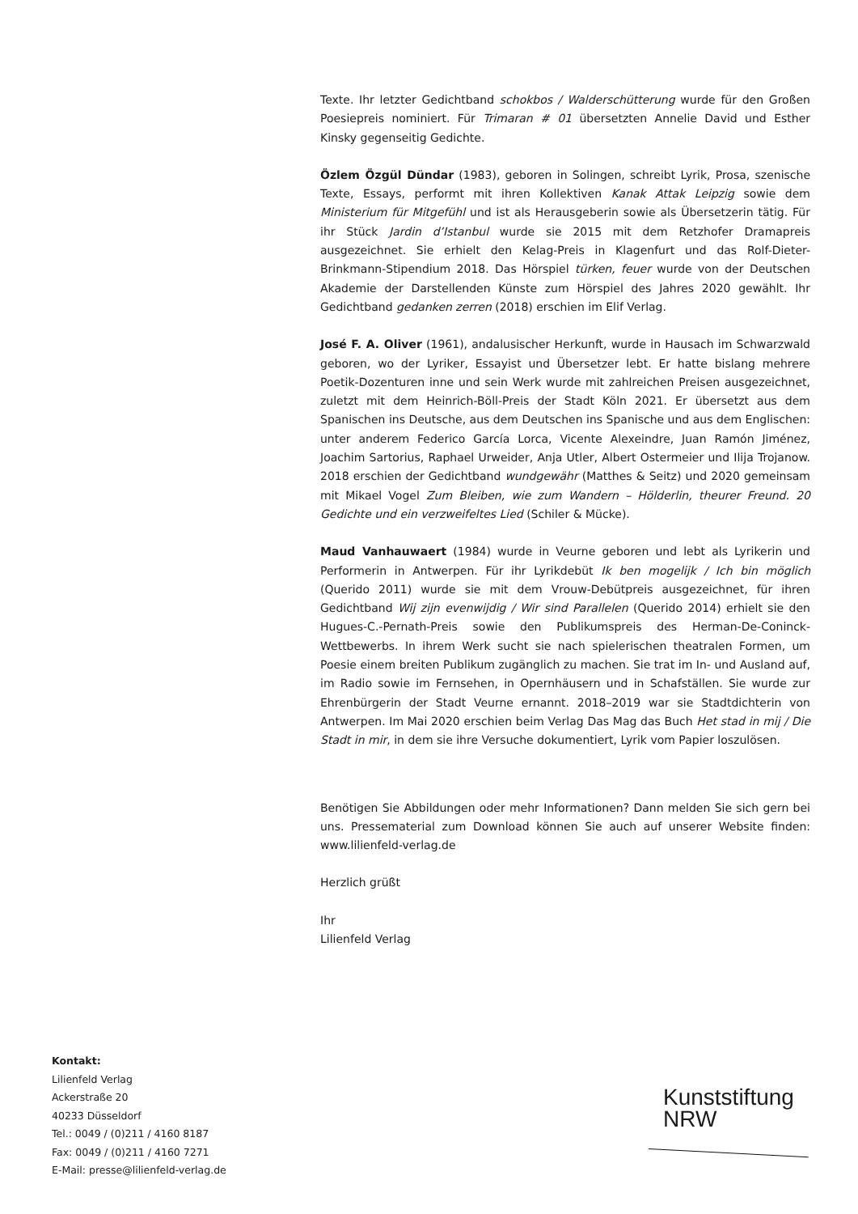Texte. Ihr letzter Gedichtband schokbos / Walderschütterung wurde für den Großen Poesiepreis nominiert. Für Trimaran # 01 übersetzten Annelie David und Esther Kinsky gegenseitig Gedichte.
Özlem Özgül Dündar (1983), geboren in Solingen, schreibt Lyrik, Prosa, szenische Texte, Essays, performt mit ihren Kollektiven Kanak Attak Leipzig sowie dem Ministerium für Mitgefühl und ist als Herausgeberin sowie als Übersetzerin tätig. Für ihr Stück Jardin d’Istanbul wurde sie 2015 mit dem Retzhofer Dramapreis ausgezeichnet. Sie erhielt den Kelag-Preis in Klagenfurt und das Rolf-Dieter-Brinkmann-Stipendium 2018. Das Hörspiel türken, feuer wurde von der Deutschen Akademie der Darstellenden Künste zum Hörspiel des Jahres 2020 gewählt. Ihr Gedichtband gedanken zerren (2018) erschien im Elif Verlag.
José F. A. Oliver (1961), andalusischer Herkunft, wurde in Hausach im Schwarzwald geboren, wo der Lyriker, Essayist und Übersetzer lebt. Er hatte bislang mehrere Poetik-Dozenturen inne und sein Werk wurde mit zahlreichen Preisen ausgezeichnet, zuletzt mit dem Heinrich-Böll-Preis der Stadt Köln 2021. Er übersetzt aus dem Spanischen ins Deutsche, aus dem Deutschen ins Spanische und aus dem Englischen: unter anderem Federico García Lorca, Vicente Alexeindre, Juan Ramón Jiménez, Joachim Sartorius, Raphael Urweider, Anja Utler, Albert Ostermeier und Ilija Trojanow. 2018 erschien der Gedichtband wundgewähr (Matthes & Seitz) und 2020 gemeinsam mit Mikael Vogel Zum Bleiben, wie zum Wandern – Hölderlin, theurer Freund. 20 Gedichte und ein verzweifeltes Lied (Schiler & Mücke).
Maud Vanhauwaert (1984) wurde in Veurne geboren und lebt als Lyrikerin und Performerin in Antwerpen. Für ihr Lyrikdebüt Ik ben mogelijk / Ich bin möglich (Querido 2011) wurde sie mit dem Vrouw-Debütpreis ausgezeichnet, für ihren Gedichtband Wij zijn evenwijdig / Wir sind Parallelen (Querido 2014) erhielt sie den Hugues-C.-Pernath-Preis sowie den Publikumspreis des Herman-De-Coninck-Wettbewerbs. In ihrem Werk sucht sie nach spielerischen theatralen Formen, um Poesie einem breiten Publikum zugänglich zu machen. Sie trat im In- und Ausland auf, im Radio sowie im Fernsehen, in Opernhäusern und in Schafställen. Sie wurde zur Ehrenbürgerin der Stadt Veurne ernannt. 2018–2019 war sie Stadtdichterin von Antwerpen. Im Mai 2020 erschien beim Verlag Das Mag das Buch Het stad in mij / Die Stadt in mir, in dem sie ihre Versuche dokumentiert, Lyrik vom Papier loszulösen.
Benötigen Sie Abbildungen oder mehr Informationen? Dann melden Sie sich gern bei uns. Pressematerial zum Download können Sie auch auf unserer Website finden: www.lilienfeld-verlag.de
Herzlich grüßt
Ihr
Lilienfeld Verlag
Kontakt:
Lilienfeld Verlag
Ackerstraße 20
40233 Düsseldorf
Tel.: 0049 / (0)211 / 4160 8187
Fax: 0049 / (0)211 / 4160 7271
E-Mail: presse@lilienfeld-verlag.de
Kunststiftung
NRW